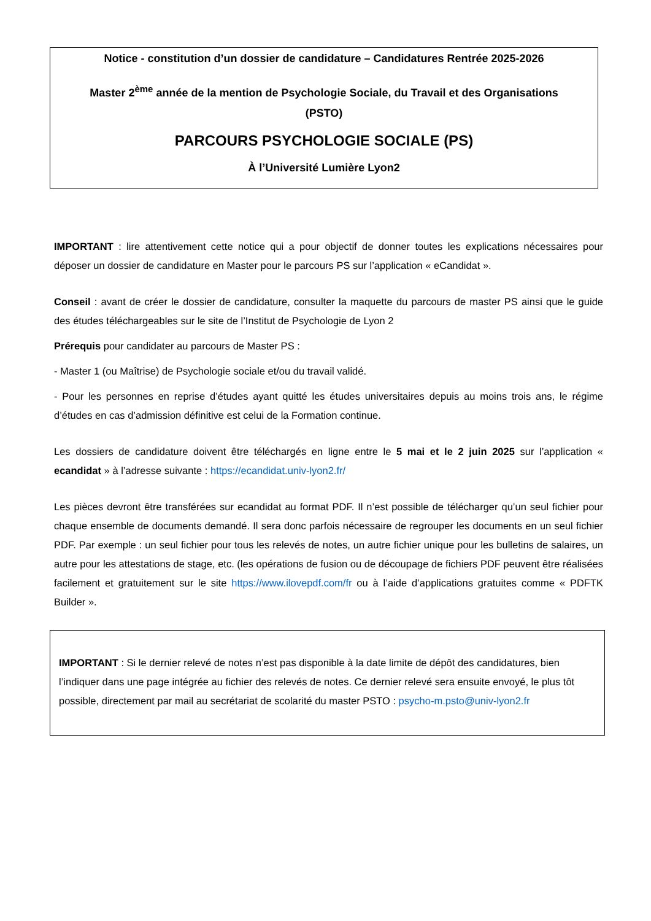Notice - constitution d’un dossier de candidature – Candidatures Rentrée 2025-2026
Master 2<sup>ème</sup> année de la mention de Psychologie Sociale, du Travail et des Organisations
(PSTO)
PARCOURS PSYCHOLOGIE SOCIALE (PS)
À l’Université Lumière Lyon2
IMPORTANT : lire attentivement cette notice qui a pour objectif de donner toutes les explications nécessaires pour déposer un dossier de candidature en Master pour le parcours PS sur l’application « eCandidat ».
Conseil : avant de créer le dossier de candidature, consulter la maquette du parcours de master PS ainsi que le guide des études téléchargeables sur le site de l’Institut de Psychologie de Lyon 2
Prérequis pour candidater au parcours de Master PS :
- Master 1 (ou Maîtrise) de Psychologie sociale et/ou du travail validé.
- Pour les personnes en reprise d’études ayant quitté les études universitaires depuis au moins trois ans, le régime d’études en cas d’admission définitive est celui de la Formation continue.
Les dossiers de candidature doivent être téléchargés en ligne entre le 5 mai et le 2 juin 2025 sur l’application « ecandidat » à l’adresse suivante : https://ecandidat.univ-lyon2.fr/
Les pièces devront être transférées sur ecandidat au format PDF. Il n’est possible de télécharger qu’un seul fichier pour chaque ensemble de documents demandé. Il sera donc parfois nécessaire de regrouper les documents en un seul fichier PDF. Par exemple : un seul fichier pour tous les relevés de notes, un autre fichier unique pour les bulletins de salaires, un autre pour les attestations de stage, etc. (les opérations de fusion ou de découpage de fichiers PDF peuvent être réalisées facilement et gratuitement sur le site https://www.ilovepdf.com/fr ou à l’aide d’applications gratuites comme « PDFTK Builder ».
IMPORTANT : Si le dernier relevé de notes n’est pas disponible à la date limite de dépôt des candidatures, bien l’indiquer dans une page intégrée au fichier des relevés de notes. Ce dernier relevé sera ensuite envoyé, le plus tôt possible, directement par mail au secrétariat de scolarité du master PSTO : psycho-m.psto@univ-lyon2.fr